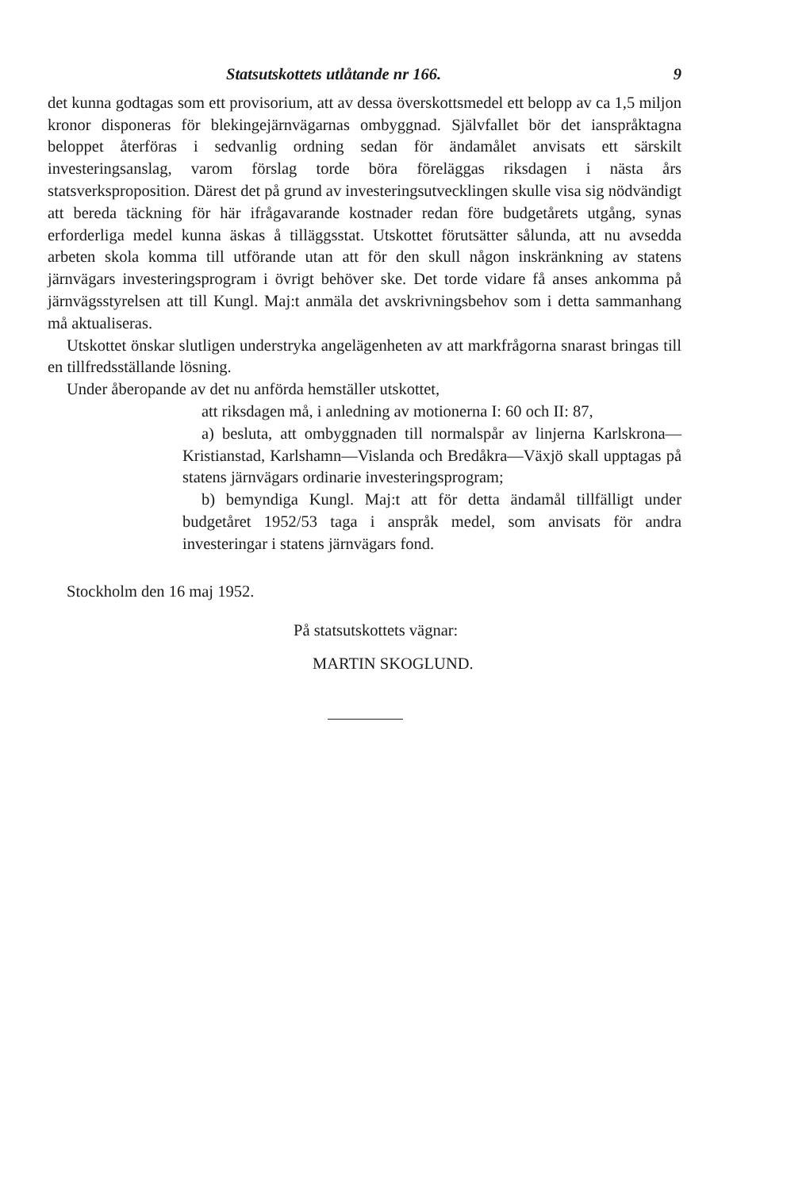Statsutskottets utlåtande nr 166. 9
det kunna godtagas som ett provisorium, att av dessa överskottsmedel ett belopp av ca 1,5 miljon kronor disponeras för blekingejärnvägarnas ombyggnad. Självfallet bör det ianspråktagna beloppet återföras i sedvanlig ordning sedan för ändamålet anvisats ett särskilt investeringsanslag, varom förslag torde böra föreläggas riksdagen i nästa års statsverksproposition. Därest det på grund av investeringsutvecklingen skulle visa sig nödvändigt att bereda täckning för här ifrågavarande kostnader redan före budgetårets utgång, synas erforderliga medel kunna äskas å tilläggsstat. Utskottet förutsätter sålunda, att nu avsedda arbeten skola komma till utförande utan att för den skull någon inskränkning av statens järnvägars investeringsprogram i övrigt behöver ske. Det torde vidare få anses ankomma på järnvägsstyrelsen att till Kungl. Maj:t anmäla det avskrivningsbehov som i detta sammanhang må aktualiseras.
Utskottet önskar slutligen understryka angelägenheten av att markfrågorna snarast bringas till en tillfredsställande lösning.
Under åberopande av det nu anförda hemställer utskottet,
att riksdagen må, i anledning av motionerna I: 60 och II: 87,
a) besluta, att ombyggnaden till normalspår av linjerna Karlskrona—Kristianstad, Karlshamn—Vislanda och Bredåkra—Växjö skall upptagas på statens järnvägars ordinarie investeringsprogram;
b) bemyndiga Kungl. Maj:t att för detta ändamål tillfälligt under budgetåret 1952/53 taga i anspråk medel, som anvisats för andra investeringar i statens järnvägars fond.
Stockholm den 16 maj 1952.
På statsutskottets vägnar:
MARTIN SKOGLUND.